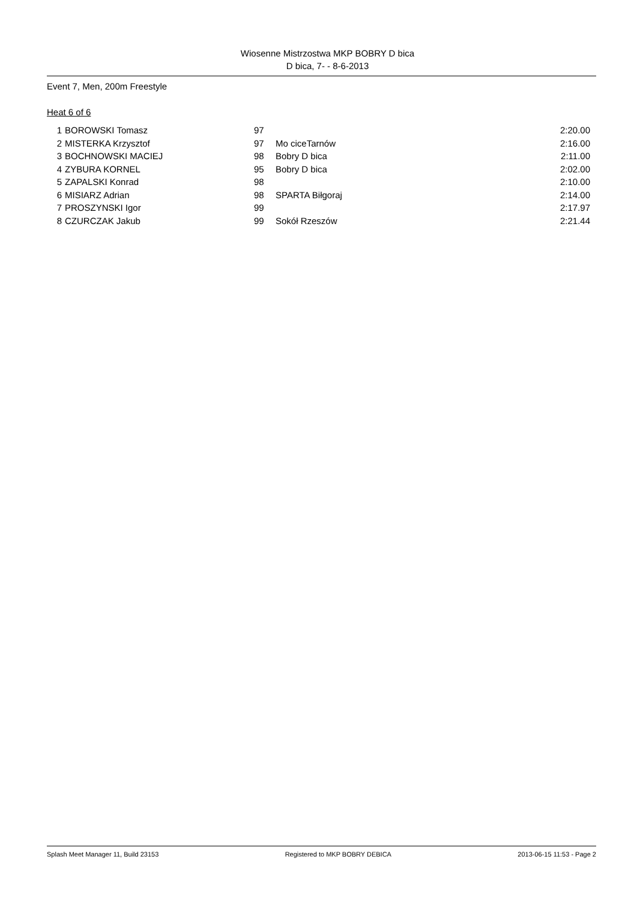Wiosenne Mistrzostwa MKP BOBRY D bica
D bica, 7- - 8-6-2013
Event 7, Men, 200m Freestyle
Heat 6 of 6
| 1 | BOROWSKI Tomasz | 97 | | 2:20.00 |
| 2 | MISTERKA Krzysztof | 97 | Mo ciceTarnów | 2:16.00 |
| 3 | BOCHNOWSKI MACIEJ | 98 | Bobry D bica | 2:11.00 |
| 4 | ZYBURA KORNEL | 95 | Bobry D bica | 2:02.00 |
| 5 | ZAPALSKI Konrad | 98 | | 2:10.00 |
| 6 | MISIARZ Adrian | 98 | SPARTA Biłgoraj | 2:14.00 |
| 7 | PROSZYNSKI Igor | 99 | | 2:17.97 |
| 8 | CZURCZAK Jakub | 99 | Sokół Rzeszów | 2:21.44 |
Splash Meet Manager 11, Build 23153 Registered to MKP BOBRY DEBICA 2013-06-15 11:53 - Page 2